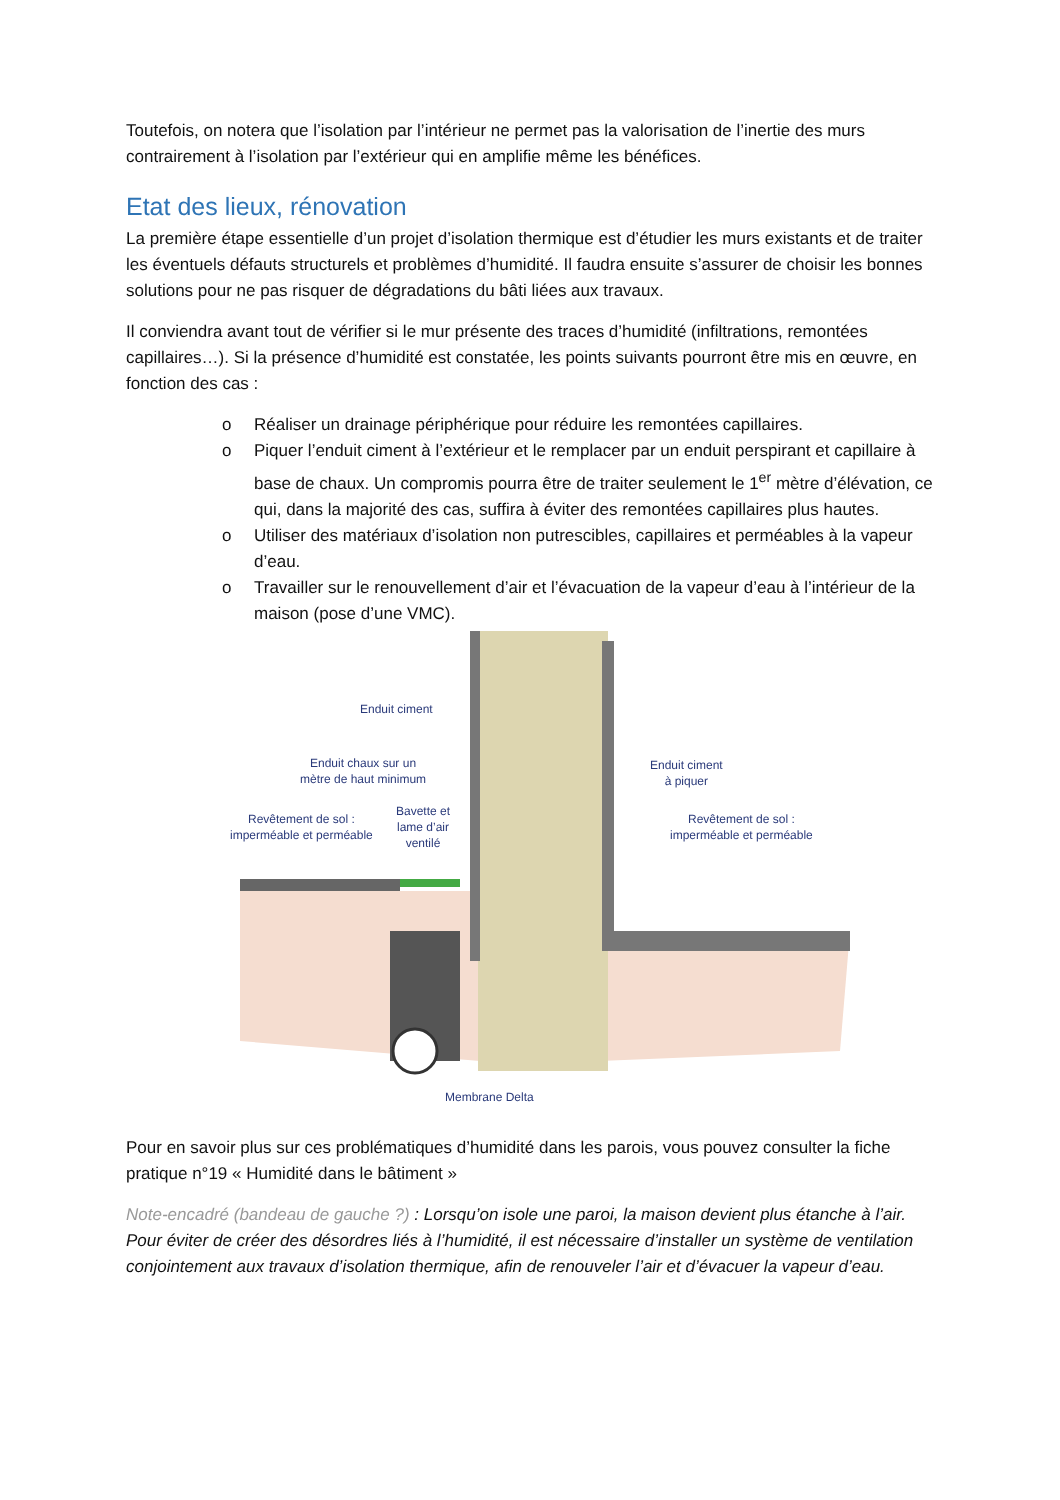Toutefois, on notera que l’isolation par l’intérieur ne permet pas la valorisation de l’inertie des murs contrairement à l’isolation par l’extérieur qui en amplifie même les bénéfices.
Etat des lieux, rénovation
La première étape essentielle d’un projet d’isolation thermique est d’étudier les murs existants et de traiter les éventuels défauts structurels et problèmes d’humidité. Il faudra ensuite s’assurer de choisir les bonnes solutions pour ne pas risquer de dégradations du bâti liées aux travaux.
Il conviendra avant tout de vérifier si le mur présente des traces d’humidité (infiltrations, remontées capillaires…). Si la présence d’humidité est constatée, les points suivants pourront être mis en œuvre, en fonction des cas :
o Réaliser un drainage périphérique pour réduire les remontées capillaires.
o Piquer l’enduit ciment à l’extérieur et le remplacer par un enduit perspirant et capillaire à base de chaux. Un compromis pourra être de traiter seulement le 1<sup>er</sup> mètre d’élévation, ce qui, dans la majorité des cas, suffira à éviter des remontées capillaires plus hautes.
o Utiliser des matériaux d’isolation non putrescibles, capillaires et perméables à la vapeur d’eau.
o Travailler sur le renouvellement d’air et l’évacuation de la vapeur d’eau à l’intérieur de la maison (pose d’une VMC).
Enduit ciment
Enduit chaux sur un
mètre de haut minimum
Enduit ciment
à piquer
Revêtement de sol :
imperméable et perméable
Bavette et
lame d’air
ventilé
Revêtement de sol :
imperméable et perméable
Membrane Delta
Pour en savoir plus sur ces problématiques d’humidité dans les parois, vous pouvez consulter la fiche pratique n°19 « Humidité dans le bâtiment »
Note-encadré (bandeau de gauche ?) : Lorsqu’on isole une paroi, la maison devient plus étanche à l’air. Pour éviter de créer des désordres liés à l’humidité, il est nécessaire d’installer un système de ventilation conjointement aux travaux d’isolation thermique, afin de renouveler l’air et d’évacuer la vapeur d’eau.